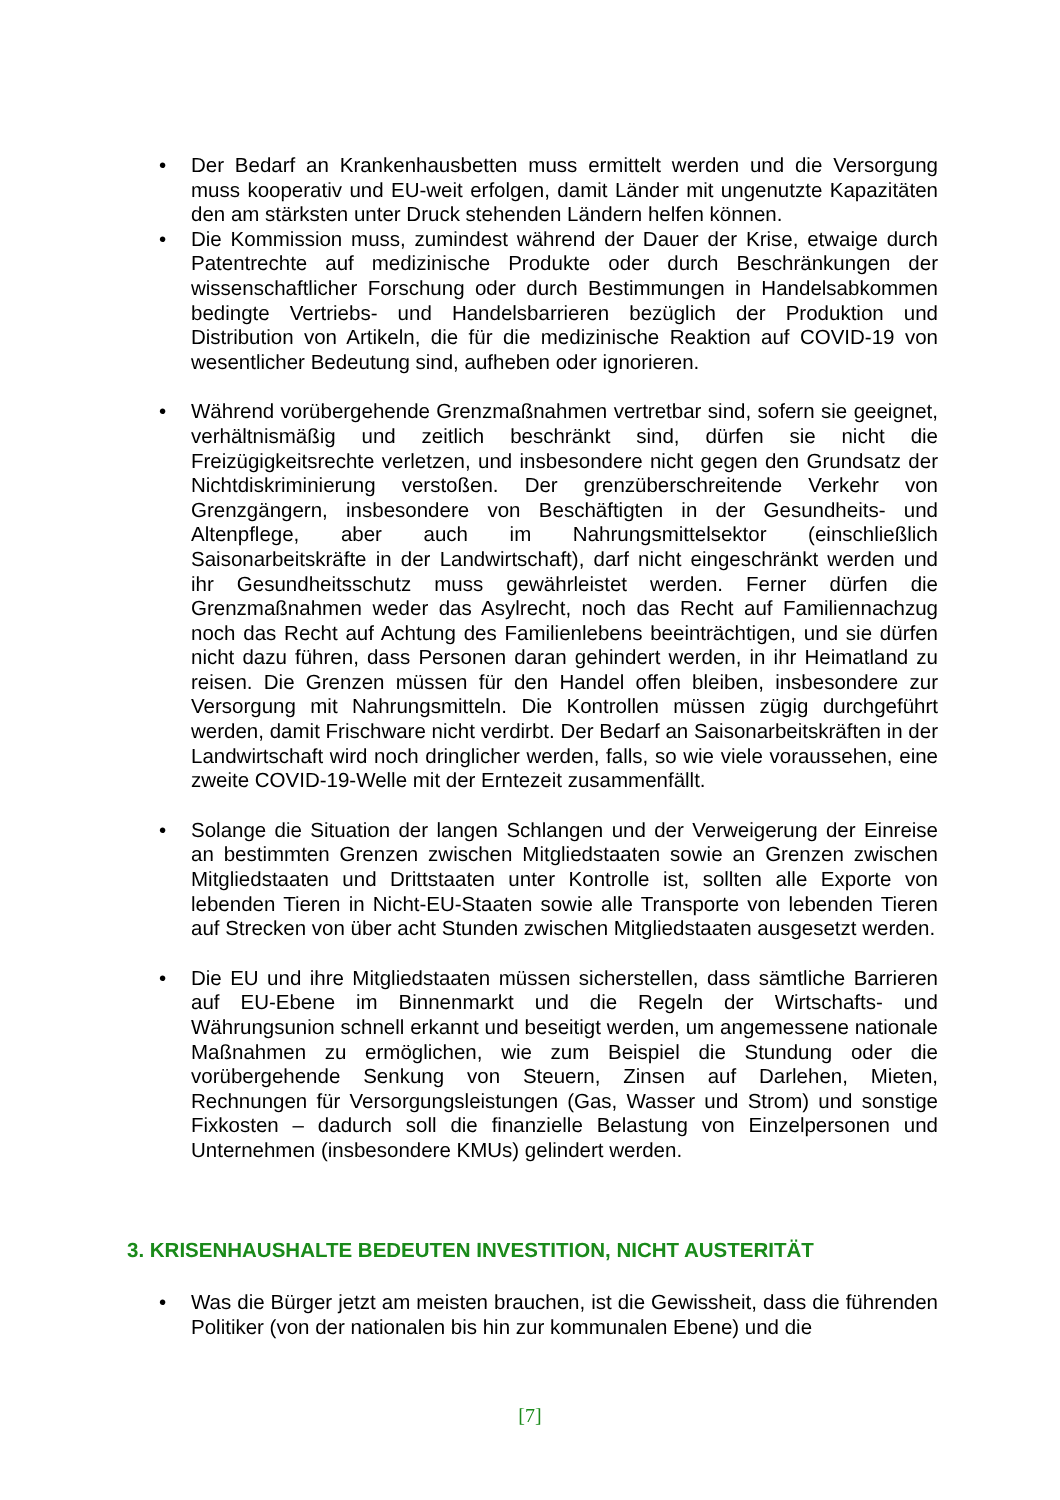• Der Bedarf an Krankenhausbetten muss ermittelt werden und die Versorgung muss kooperativ und EU-weit erfolgen, damit Länder mit ungenutzte Kapazitäten den am stärksten unter Druck stehenden Ländern helfen können.
• Die Kommission muss, zumindest während der Dauer der Krise, etwaige durch Patentrechte auf medizinische Produkte oder durch Beschränkungen der wissenschaftlicher Forschung oder durch Bestimmungen in Handelsabkommen bedingte Vertriebs- und Handelsbarrieren bezüglich der Produktion und Distribution von Artikeln, die für die medizinische Reaktion auf COVID-19 von wesentlicher Bedeutung sind, aufheben oder ignorieren.
• Während vorübergehende Grenzmaßnahmen vertretbar sind, sofern sie geeignet, verhältnismäßig und zeitlich beschränkt sind, dürfen sie nicht die Freizügigkeitsrechte verletzen, und insbesondere nicht gegen den Grundsatz der Nichtdiskriminierung verstoßen. Der grenzüberschreitende Verkehr von Grenzgängern, insbesondere von Beschäftigten in der Gesundheits- und Altenpflege, aber auch im Nahrungsmittelsektor (einschließlich Saisonarbeitskräfte in der Landwirtschaft), darf nicht eingeschränkt werden und ihr Gesundheitsschutz muss gewährleistet werden. Ferner dürfen die Grenzmaßnahmen weder das Asylrecht, noch das Recht auf Familiennachzug noch das Recht auf Achtung des Familienlebens beeinträchtigen, und sie dürfen nicht dazu führen, dass Personen daran gehindert werden, in ihr Heimatland zu reisen. Die Grenzen müssen für den Handel offen bleiben, insbesondere zur Versorgung mit Nahrungsmitteln. Die Kontrollen müssen zügig durchgeführt werden, damit Frischware nicht verdirbt. Der Bedarf an Saisonarbeitskräften in der Landwirtschaft wird noch dringlicher werden, falls, so wie viele voraussehen, eine zweite COVID-19-Welle mit der Erntezeit zusammenfällt.
• Solange die Situation der langen Schlangen und der Verweigerung der Einreise an bestimmten Grenzen zwischen Mitgliedstaaten sowie an Grenzen zwischen Mitgliedstaaten und Drittstaaten unter Kontrolle ist, sollten alle Exporte von lebenden Tieren in Nicht-EU-Staaten sowie alle Transporte von lebenden Tieren auf Strecken von über acht Stunden zwischen Mitgliedstaaten ausgesetzt werden.
• Die EU und ihre Mitgliedstaaten müssen sicherstellen, dass sämtliche Barrieren auf EU-Ebene im Binnenmarkt und die Regeln der Wirtschafts- und Währungsunion schnell erkannt und beseitigt werden, um angemessene nationale Maßnahmen zu ermöglichen, wie zum Beispiel die Stundung oder die vorübergehende Senkung von Steuern, Zinsen auf Darlehen, Mieten, Rechnungen für Versorgungsleistungen (Gas, Wasser und Strom) und sonstige Fixkosten – dadurch soll die finanzielle Belastung von Einzelpersonen und Unternehmen (insbesondere KMUs) gelindert werden.
3. KRISENHAUSHALTE BEDEUTEN INVESTITION, NICHT AUSTERITÄT
• Was die Bürger jetzt am meisten brauchen, ist die Gewissheit, dass die führenden Politiker (von der nationalen bis hin zur kommunalen Ebene) und die
[7]